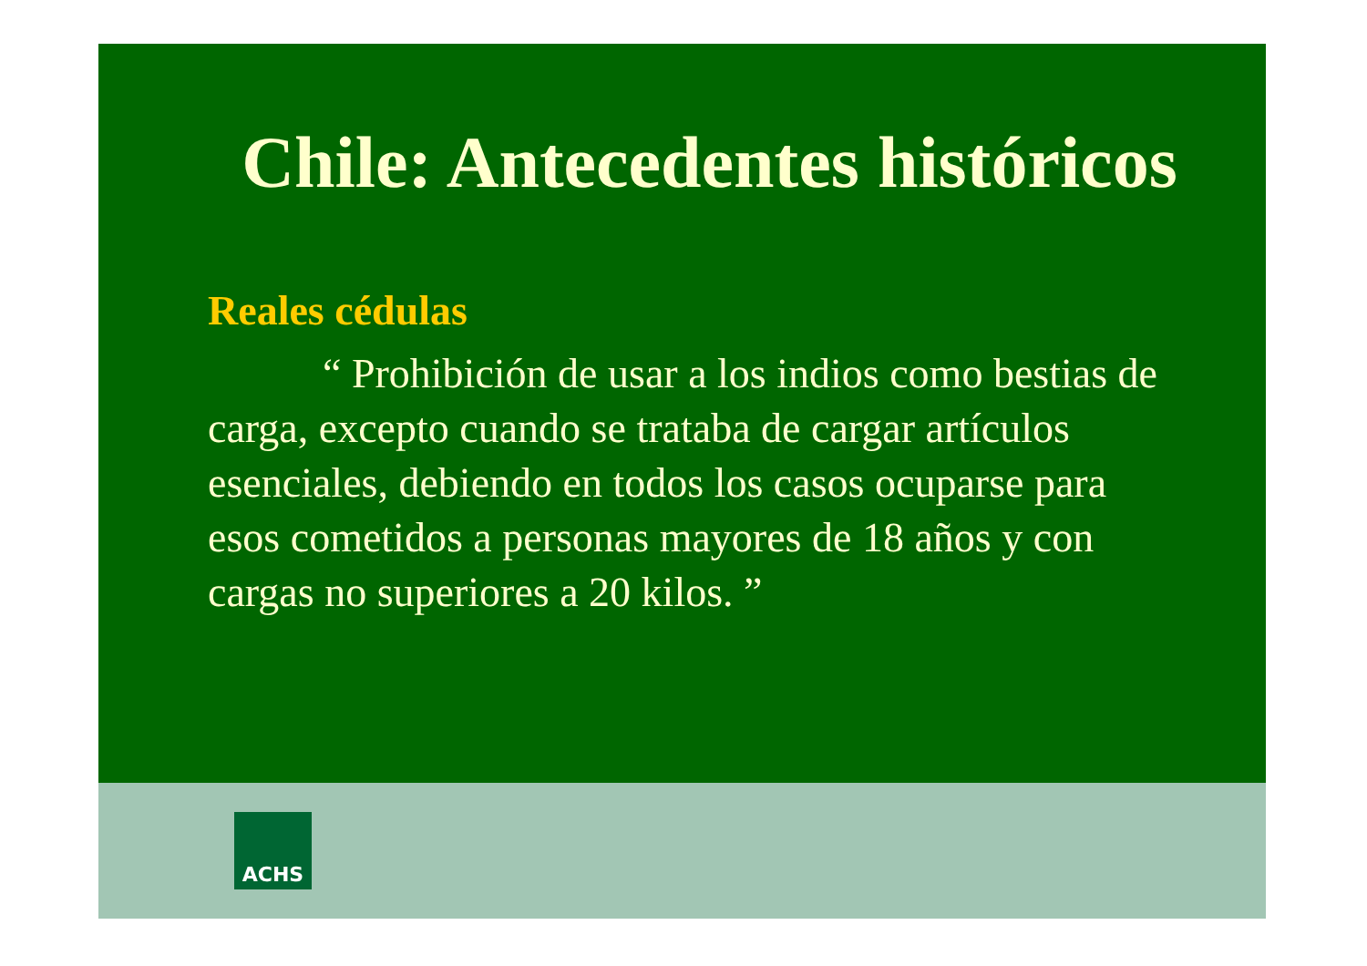Chile: Antecedentes históricos
Reales cédulas
“ Prohibición de usar a los indios como bestias de carga, excepto cuando se trataba de cargar artículos esenciales, debiendo en todos los casos ocuparse para esos cometidos a personas mayores de 18 años y con cargas no superiores a 20 kilos. ”
ACHS